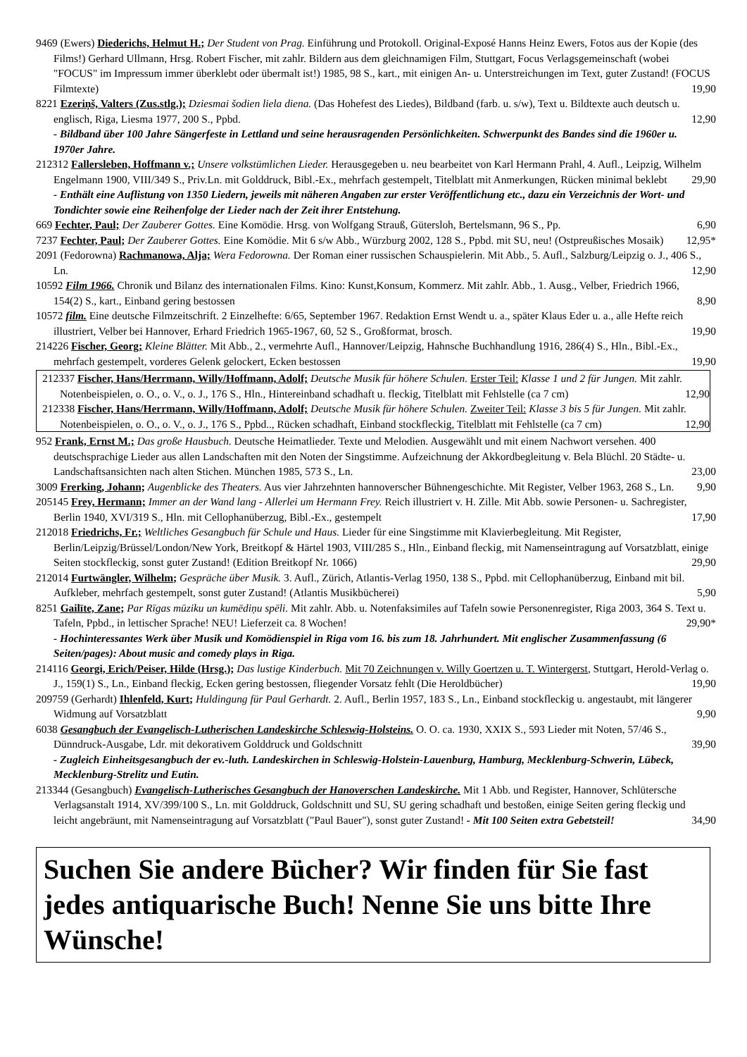9469 (Ewers) Diederichs, Helmut H.; Der Student von Prag. Einführung und Protokoll. Original-Exposé Hanns Heinz Ewers, Fotos aus der Kopie (des Films!) Gerhard Ullmann, Hrsg. Robert Fischer, mit zahlr. Bildern aus dem gleichnamigen Film, Stuttgart, Focus Verlagsgemeinschaft (wobei "FOCUS" im Impressum immer überklebt oder übermalt ist!) 1985, 98 S., kart., mit einigen An- u. Unterstreichungen im Text, guter Zustand! (FOCUS Filmtexte) 19,90
8221 Ezeriņš, Valters (Zus.stlg.); Dziesmai šodien liela diena. (Das Hohefest des Liedes), Bildband (farb. u. s/w), Text u. Bildtexte auch deutsch u. englisch, Riga, Liesma 1977, 200 S., Ppbd. 12,90
- Bildband über 100 Jahre Sängerfeste in Lettland und seine herausragenden Persönlichkeiten. Schwerpunkt des Bandes sind die 1960er u. 1970er Jahre.
212312 Fallersleben, Hoffmann v.; Unsere volkstümlichen Lieder. Herausgegeben u. neu bearbeitet von Karl Hermann Prahl, 4. Aufl., Leipzig, Wilhelm Engelmann 1900, VIII/349 S., Priv.Ln. mit Golddruck, Bibl.-Ex., mehrfach gestempelt, Titelblatt mit Anmerkungen, Rücken minimal beklebt 29,90
- Enthält eine Auflistung von 1350 Liedern, jeweils mit näheren Angaben zur erster Veröffentlichung etc., dazu ein Verzeichnis der Wort- und Tondichter sowie eine Reihenfolge der Lieder nach der Zeit ihrer Entstehung.
669 Fechter, Paul; Der Zauberer Gottes. Eine Komödie. Hrsg. von Wolfgang Strauß, Gütersloh, Bertelsmann, 96 S., Pp. 6,90
7237 Fechter, Paul; Der Zauberer Gottes. Eine Komödie. Mit 6 s/w Abb., Würzburg 2002, 128 S., Ppbd. mit SU, neu! (Ostpreußisches Mosaik) 12,95*
2091 (Fedorowna) Rachmanowa, Alja; Wera Fedorowna. Der Roman einer russischen Schauspielerin. Mit Abb., 5. Aufl., Salzburg/Leipzig o. J., 406 S., Ln. 12,90
10592 Film 1966. Chronik und Bilanz des internationalen Films. Kino: Kunst,Konsum, Kommerz. Mit zahlr. Abb., 1. Ausg., Velber, Friedrich 1966, 154(2) S., kart., Einband gering bestossen 8,90
10572 film. Eine deutsche Filmzeitschrift. 2 Einzelhefte: 6/65, September 1967. Redaktion Ernst Wendt u. a., später Klaus Eder u. a., alle Hefte reich illustriert, Velber bei Hannover, Erhard Friedrich 1965-1967, 60, 52 S., Großformat, brosch. 19,90
214226 Fischer, Georg; Kleine Blätter. Mit Abb., 2., vermehrte Aufl., Hannover/Leipzig, Hahnsche Buchhandlung 1916, 286(4) S., Hln., Bibl.-Ex., mehrfach gestempelt, vorderes Gelenk gelockert, Ecken bestossen 19,90
212337 Fischer, Hans/Herrmann, Willy/Hoffmann, Adolf; Deutsche Musik für höhere Schulen. Erster Teil: Klasse 1 und 2 für Jungen. Mit zahlr. Notenbeispielen, o. O., o. V., o. J., 176 S., Hln., Hintereinband schadhaft u. fleckig, Titelblatt mit Fehlstelle (ca 7 cm) 12,90
212338 Fischer, Hans/Herrmann, Willy/Hoffmann, Adolf; Deutsche Musik für höhere Schulen. Zweiter Teil: Klasse 3 bis 5 für Jungen. Mit zahlr. Notenbeispielen, o. O., o. V., o. J., 176 S., Ppbd.., Rücken schadhaft, Einband stockfleckig, Titelblatt mit Fehlstelle (ca 7 cm) 12,90
952 Frank, Ernst M.; Das große Hausbuch. Deutsche Heimatlieder. Texte und Melodien. Ausgewählt und mit einem Nachwort versehen. 400 deutschsprachige Lieder aus allen Landschaften mit den Noten der Singstimme. Aufzeichnung der Akkordbegleitung v. Bela Blüchl. 20 Städte- u. Landschaftsansichten nach alten Stichen. München 1985, 573 S., Ln. 23,00
3009 Frerking, Johann; Augenblicke des Theaters. Aus vier Jahrzehnten hannoverscher Bühnengeschichte. Mit Register, Velber 1963, 268 S., Ln. 9,90
205145 Frey, Hermann; Immer an der Wand lang - Allerlei um Hermann Frey. Reich illustriert v. H. Zille. Mit Abb. sowie Personen- u. Sachregister, Berlin 1940, XVI/319 S., Hln. mit Cellophanüberzug, Bibl.-Ex., gestempelt 17,90
212018 Friedrichs, Fr.; Weltliches Gesangbuch für Schule und Haus. Lieder für eine Singstimme mit Klavierbegleitung. Mit Register, Berlin/Leipzig/Brüssel/London/New York, Breitkopf & Härtel 1903, VIII/285 S., Hln., Einband fleckig, mit Namenseintragung auf Vorsatzblatt, einige Seiten stockfleckig, sonst guter Zustand! (Edition Breitkopf Nr. 1066) 29,90
212014 Furtwängler, Wilhelm; Gespräche über Musik. 3. Aufl., Zürich, Atlantis-Verlag 1950, 138 S., Ppbd. mit Cellophanüberzug, Einband mit bil. Aufkleber, mehrfach gestempelt, sonst guter Zustand! (Atlantis Musikbücherei) 5,90
8251 Gailīte, Zane; Par Rīgas mūziku un kumēdiņu spēli. Mit zahlr. Abb. u. Notenfaksimiles auf Tafeln sowie Personenregister, Riga 2003, 364 S. Text u. Tafeln, Ppbd., in lettischer Sprache! NEU! Lieferzeit ca. 8 Wochen! 29,90*
- Hochinteressantes Werk über Musik und Komödienspiel in Riga vom 16. bis zum 18. Jahrhundert. Mit englischer Zusammenfassung (6 Seiten/pages): About music and comedy plays in Riga.
214116 Georgi, Erich/Peiser, Hilde (Hrsg.); Das lustige Kinderbuch. Mit 70 Zeichnungen v. Willy Goertzen u. T. Wintergerst, Stuttgart, Herold-Verlag o. J., 159(1) S., Ln., Einband fleckig, Ecken gering bestossen, fliegender Vorsatz fehlt (Die Heroldbücher) 19,90
209759 (Gerhardt) Ihlenfeld, Kurt; Huldingung für Paul Gerhardt. 2. Aufl., Berlin 1957, 183 S., Ln., Einband stockfleckig u. angestaubt, mit längerer Widmung auf Vorsatzblatt 9,90
6038 Gesangbuch der Evangelisch-Lutherischen Landeskirche Schleswig-Holsteins. O. O. ca. 1930, XXIX S., 593 Lieder mit Noten, 57/46 S., Dünndruck-Ausgabe, Ldr. mit dekorativem Golddruck und Goldschnitt 39,90
- Zugleich Einheitsgesangbuch der ev.-luth. Landeskirchen in Schleswig-Holstein-Lauenburg, Hamburg, Mecklenburg-Schwerin, Lübeck, Mecklenburg-Strelitz und Eutin.
213344 (Gesangbuch) Evangelisch-Lutherisches Gesangbuch der Hanoverschen Landeskirche. Mit 1 Abb. und Register, Hannover, Schlütersche Verlagsanstalt 1914, XV/399/100 S., Ln. mit Golddruck, Goldschnitt und SU, SU gering schadhaft und bestoßen, einige Seiten gering fleckig und leicht angebräunt, mit Namenseintragung auf Vorsatzblatt ("Paul Bauer"), sonst guter Zustand! - Mit 100 Seiten extra Gebetsteil! 34,90
Suchen Sie andere Bücher? Wir finden für Sie fast jedes antiquarische Buch! Nenne Sie uns bitte Ihre Wünsche!